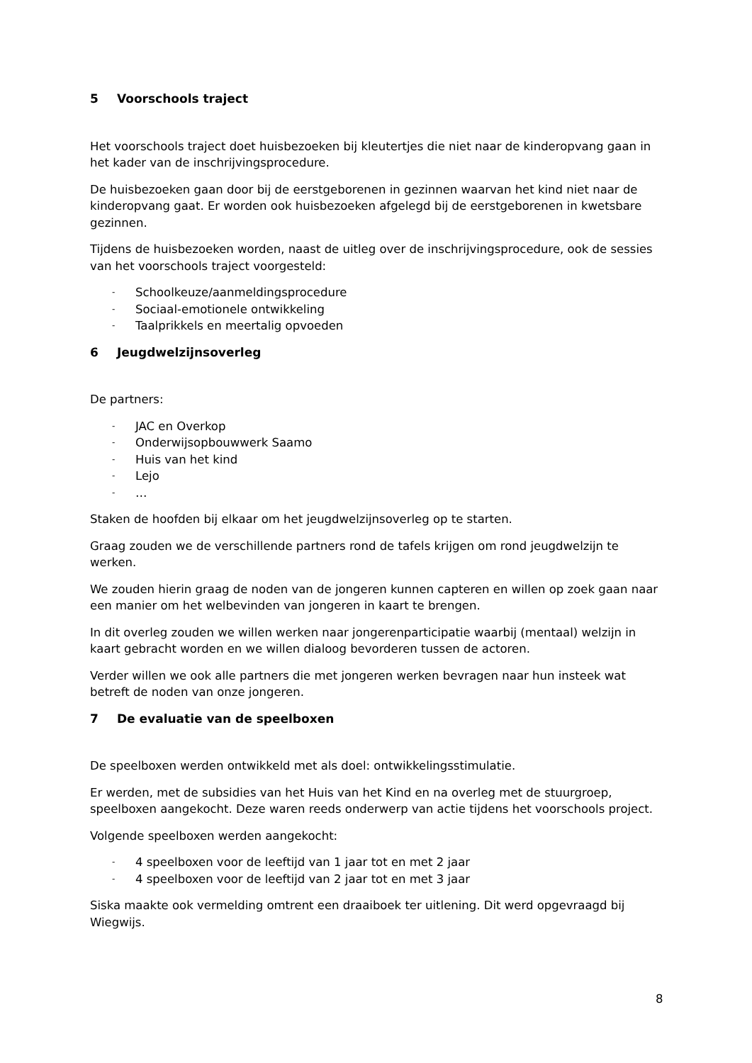5 Voorschools traject
Het voorschools traject doet huisbezoeken bij kleutertjes die niet naar de kinderopvang gaan in het kader van de inschrijvingsprocedure.
De huisbezoeken gaan door bij de eerstgeborenen in gezinnen waarvan het kind niet naar de kinderopvang gaat. Er worden ook huisbezoeken afgelegd bij de eerstgeborenen in kwetsbare gezinnen.
Tijdens de huisbezoeken worden, naast de uitleg over de inschrijvingsprocedure, ook de sessies van het voorschools traject voorgesteld:
- Schoolkeuze/aanmeldingsprocedure
- Sociaal-emotionele ontwikkeling
- Taalprikkels en meertalig opvoeden
6 Jeugdwelzijnsoverleg
De partners:
- JAC en Overkop
- Onderwijsopbouwwerk Saamo
- Huis van het kind
- Lejo
- …
Staken de hoofden bij elkaar om het jeugdwelzijnsoverleg op te starten.
Graag zouden we de verschillende partners rond de tafels krijgen om rond jeugdwelzijn te werken.
We zouden hierin graag de noden van de jongeren kunnen capteren en willen op zoek gaan naar een manier om het welbevinden van jongeren in kaart te brengen.
In dit overleg zouden we willen werken naar jongerenparticipatie waarbij (mentaal) welzijn in kaart gebracht worden en we willen dialoog bevorderen tussen de actoren.
Verder willen we ook alle partners die met jongeren werken bevragen naar hun insteek wat betreft de noden van onze jongeren.
7 De evaluatie van de speelboxen
De speelboxen werden ontwikkeld met als doel: ontwikkelingsstimulatie.
Er werden, met de subsidies van het Huis van het Kind en na overleg met de stuurgroep, speelboxen aangekocht. Deze waren reeds onderwerp van actie tijdens het voorschools project.
Volgende speelboxen werden aangekocht:
- 4 speelboxen voor de leeftijd van 1 jaar tot en met 2 jaar
- 4 speelboxen voor de leeftijd van 2 jaar tot en met 3 jaar
Siska maakte ook vermelding omtrent een draaiboek ter uitlening. Dit werd opgevraagd bij Wiegwijs.
8